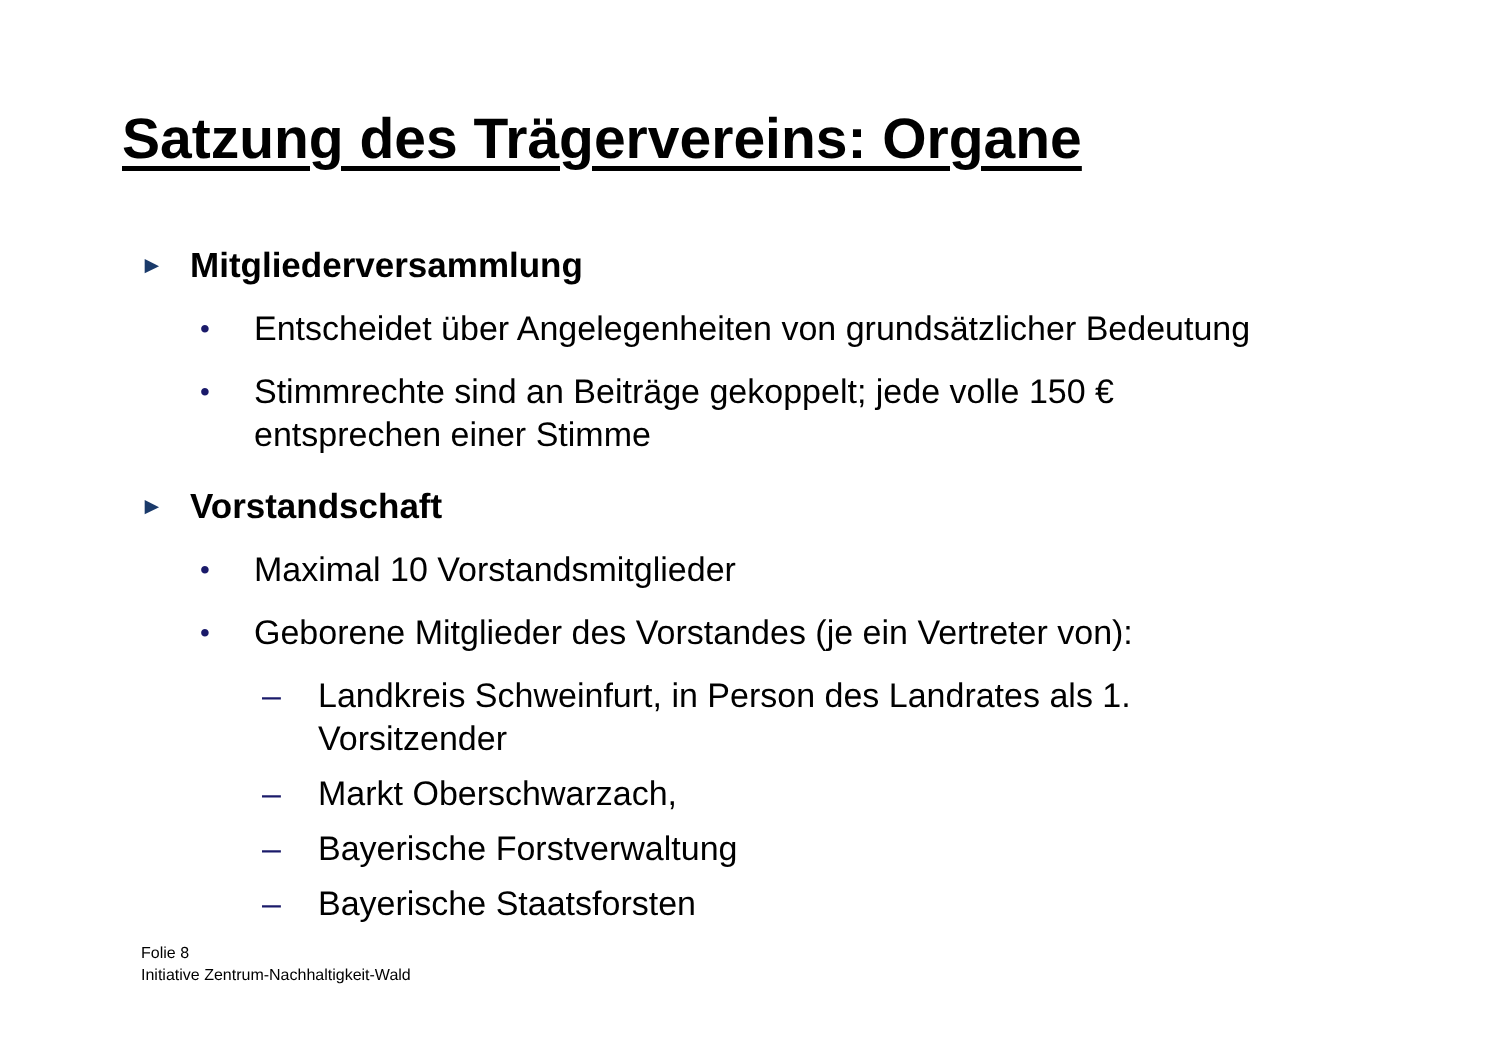Satzung des Trägervereins: Organe
► Mitgliederversammlung
• Entscheidet über Angelegenheiten von grundsätzlicher Bedeutung
• Stimmrechte sind an Beiträge gekoppelt; jede volle 150 €
entsprechen einer Stimme
► Vorstandschaft
• Maximal 10 Vorstandsmitglieder
• Geborene Mitglieder des Vorstandes (je ein Vertreter von):
– Landkreis Schweinfurt, in Person des Landrates als 1.
Vorsitzender
– Markt Oberschwarzach,
– Bayerische Forstverwaltung
– Bayerische Staatsforsten
Folie 8
Initiative Zentrum-Nachhaltigkeit-Wald